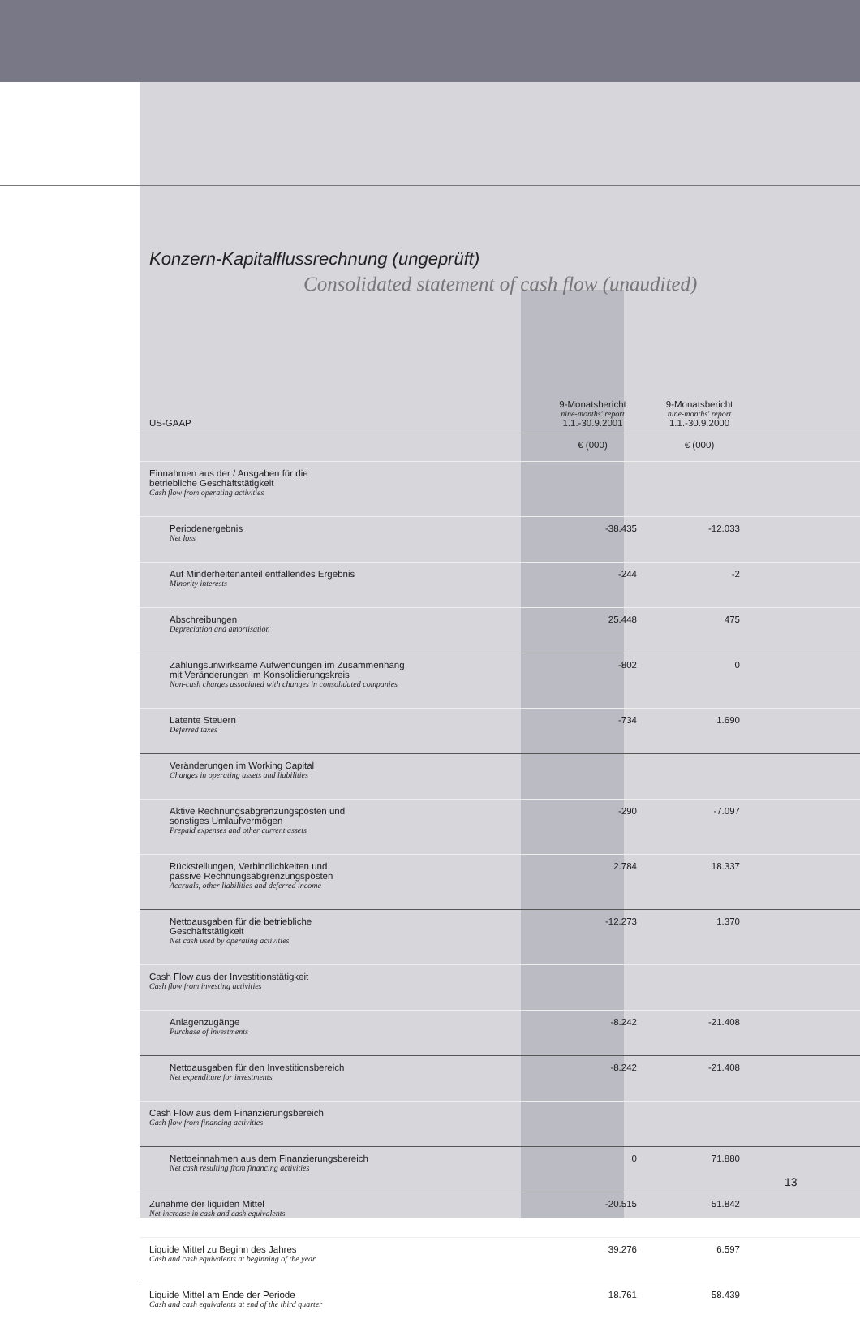Konzern-Kapitalflussrechnung (ungeprüft)
Consolidated statement of cash flow (unaudited)
| US-GAAP | 9-Monatsbericht nine-months' report 1.1.-30.9.2001 | 9-Monatsbericht nine-months' report 1.1.-30.9.2000 |
| --- | --- | --- |
| | € (000) | € (000) |
| Einnahmen aus der / Ausgaben für die betriebliche Geschäftstätigkeit Cash flow from operating activities | | |
| Periodenergebnis Net loss | -38.435 | -12.033 |
| Auf Minderheitenanteil entfallendes Ergebnis Minority interests | -244 | -2 |
| Abschreibungen Depreciation and amortisation | 25.448 | 475 |
| Zahlungsunwirksame Aufwendungen im Zusammenhang mit Veränderungen im Konsolidierungskreis Non-cash charges associated with changes in consolidated companies | -802 | 0 |
| Latente Steuern Deferred taxes | -734 | 1.690 |
| Veränderungen im Working Capital Changes in operating assets and liabilities | | |
| Aktive Rechnungsabgrenzungsposten und sonstiges Umlaufvermögen Prepaid expenses and other current assets | -290 | -7.097 |
| Rückstellungen, Verbindlichkeiten und passive Rechnungsabgrenzungsposten Accruals, other liabilities and deferred income | 2.784 | 18.337 |
| Nettoausgaben für die betriebliche Geschäftstätigkeit Net cash used by operating activities | -12.273 | 1.370 |
| Cash Flow aus der Investitionstätigkeit Cash flow from investing activities | | |
| Anlagenzugänge Purchase of investments | -8.242 | -21.408 |
| Nettoausgaben für den Investitionsbereich Net expenditure for investments | -8.242 | -21.408 |
| Cash Flow aus dem Finanzierungsbereich Cash flow from financing activities | | |
| Nettoeinnahmen aus dem Finanzierungsbereich Net cash resulting from financing activities | 0 | 71.880 |
| Zunahme der liquiden Mittel Net increase in cash and cash equivalents | -20.515 | 51.842 |
| Liquide Mittel zu Beginn des Jahres Cash and cash equivalents at beginning of the year | 39.276 | 6.597 |
| Liquide Mittel am Ende der Periode Cash and cash equivalents at end of the third quarter | 18.761 | 58.439 |
13